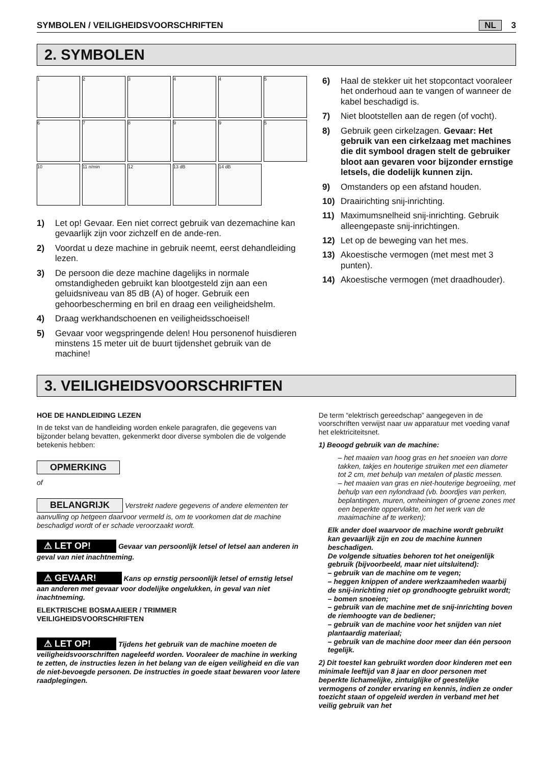SYMBOLEN / VEILIGHEIDSVOORSCHRIFTEN NL 3
2. SYMBOLEN
1
2
3
4
4
5
6
7
8
9
9
5
10
11 n/min
12
13 dB
14 dB
1) Let op! Gevaar. Een niet correct gebruik van dezemachine kan gevaarlijk zijn voor zichzelf en de ande-ren.
2) Voordat u deze machine in gebruik neemt, eerst dehandleiding lezen.
3) De persoon die deze machine dagelijks in normale omstandigheden gebruikt kan blootgesteld zijn aan een geluidsniveau van 85 dB (A) of hoger. Gebruik een gehoorbescherming en bril en draag een veiligheidshelm.
4) Draag werkhandschoenen en veiligheidsschoeisel!
5) Gevaar voor wegspringende delen! Hou personenof huisdieren minstens 15 meter uit de buurt tijdenshet gebruik van de machine!
6) Haal de stekker uit het stopcontact vooraleer het onderhoud aan te vangen of wanneer de kabel beschadigd is.
7) Niet blootstellen aan de regen (of vocht).
8) Gebruik geen cirkelzagen. Gevaar: Het gebruik van een cirkelzaag met machines die dit symbool dragen stelt de gebruiker bloot aan gevaren voor bijzonder ernstige letsels, die dodelijk kunnen zijn.
9) Omstanders op een afstand houden.
10) Draairichting snij-inrichting.
11) Maximumsnelheid snij-inrichting. Gebruik alleengepaste snij-inrichtingen.
12) Let op de beweging van het mes.
13) Akoestische vermogen (met mest met 3 punten).
14) Akoestische vermogen (met draadhouder).
3. VEILIGHEIDSVOORSCHRIFTEN
HOE DE HANDLEIDING LEZEN
In de tekst van de handleiding worden enkele paragrafen, die gegevens van bijzonder belang bevatten, gekenmerkt door diverse symbolen die de volgende betekenis hebben:
OPMERKING
of
BELANGRIJK Verstrekt nadere gegevens of andere elementen ter aanvulling op hetgeen daarvoor vermeld is, om te voorkomen dat de machine beschadigd wordt of er schade veroorzaakt wordt.
⚠ LET OP! Gevaar van persoonlijk letsel of letsel aan anderen in geval van niet inachtneming.
⚠ GEVAAR! Kans op ernstig persoonlijk letsel of ernstig letsel aan anderen met gevaar voor dodelijke ongelukken, in geval van niet inachtneming.
ELEKTRISCHE BOSMAAIEER / TRIMMER
VEILIGHEIDSVOORSCHRIFTEN
⚠ LET OP! Tijdens het gebruik van de machine moeten de veiligheidsvoorschriften nageleefd worden. Vooraleer de machine in werking te zetten, de instructies lezen in het belang van de eigen veiligheid en die van de niet-bevoegde personen. De instructies in goede staat bewaren voor latere raadplegingen.
De term “elektrisch gereedschap” aangegeven in de voorschriften verwijst naar uw apparatuur met voeding vanaf het elektriciteitsnet.
1) Beoogd gebruik van de machine:
– het maaien van hoog gras en het snoeien van dorre takken, takjes en houterige struiken met een diameter tot 2 cm, met behulp van metalen of plastic messen.
– het maaien van gras en niet-houterige begroeiing, met behulp van een nylondraad (vb. boordjes van perken, beplantingen, muren, omheiningen of groene zones met een beperkte oppervlakte, om het werk van de maaimachine af te werken);
Elk ander doel waarvoor de machine wordt gebruikt kan gevaarlijk zijn en zou de machine kunnen beschadigen.
De volgende situaties behoren tot het oneigenlijk gebruik (bijvoorbeeld, maar niet uitsluitend):
– gebruik van de machine om te vegen;
– heggen knippen of andere werkzaamheden waarbij de snij-inrichting niet op grondhoogte gebruikt wordt;
– bomen snoeien;
– gebruik van de machine met de snij-inrichting boven de riemhoogte van de bediener;
– gebruik van de machine voor het snijden van niet plantaardig materiaal;
– gebruik van de machine door meer dan één persoon tegelijk.
2) Dit toestel kan gebruikt worden door kinderen met een minimale leeftijd van 8 jaar en door personen met beperkte lichamelijke, zintuiglijke of geestelijke vermogens of zonder ervaring en kennis, indien ze onder toezicht staan of opgeleid werden in verband met het veilig gebruik van het